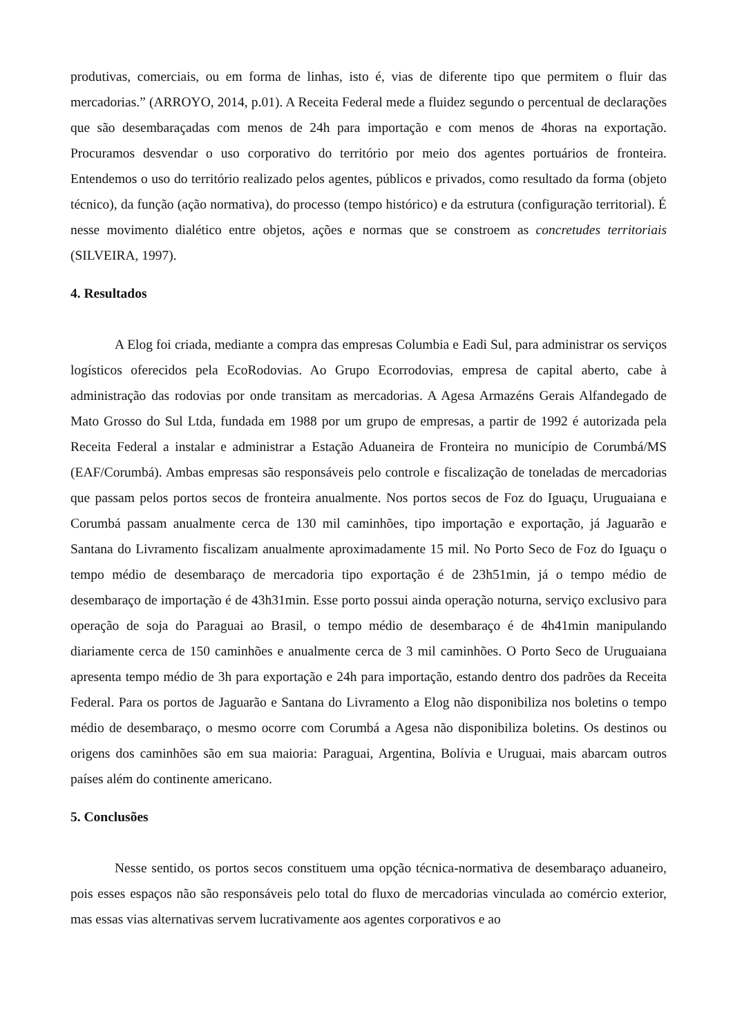produtivas, comerciais, ou em forma de linhas, isto é, vias de diferente tipo que permitem o fluir das mercadorias.” (ARROYO, 2014, p.01). A Receita Federal mede a fluidez segundo o percentual de declarações que são desembaraçadas com menos de 24h para importação e com menos de 4horas na exportação. Procuramos desvendar o uso corporativo do território por meio dos agentes portuários de fronteira. Entendemos o uso do território realizado pelos agentes, públicos e privados, como resultado da forma (objeto técnico), da função (ação normativa), do processo (tempo histórico) e da estrutura (configuração territorial). É nesse movimento dialético entre objetos, ações e normas que se constroem as concretudes territoriais (SILVEIRA, 1997).
4. Resultados
A Elog foi criada, mediante a compra das empresas Columbia e Eadi Sul, para administrar os serviços logísticos oferecidos pela EcoRodovias. Ao Grupo Ecorrodovias, empresa de capital aberto, cabe à administração das rodovias por onde transitam as mercadorias. A Agesa Armazéns Gerais Alfandegado de Mato Grosso do Sul Ltda, fundada em 1988 por um grupo de empresas, a partir de 1992 é autorizada pela Receita Federal a instalar e administrar a Estação Aduaneira de Fronteira no município de Corumbá/MS (EAF/Corumbá). Ambas empresas são responsáveis pelo controle e fiscalização de toneladas de mercadorias que passam pelos portos secos de fronteira anualmente. Nos portos secos de Foz do Iguaçu, Uruguaiana e Corumbá passam anualmente cerca de 130 mil caminhões, tipo importação e exportação, já Jaguarão e Santana do Livramento fiscalizam anualmente aproximadamente 15 mil. No Porto Seco de Foz do Iguaçu o tempo médio de desembaraço de mercadoria tipo exportação é de 23h51min, já o tempo médio de desembaraço de importação é de 43h31min. Esse porto possui ainda operação noturna, serviço exclusivo para operação de soja do Paraguai ao Brasil, o tempo médio de desembaraço é de 4h41min manipulando diariamente cerca de 150 caminhões e anualmente cerca de 3 mil caminhões. O Porto Seco de Uruguaiana apresenta tempo médio de 3h para exportação e 24h para importação, estando dentro dos padrões da Receita Federal. Para os portos de Jaguarão e Santana do Livramento a Elog não disponibiliza nos boletins o tempo médio de desembaraço, o mesmo ocorre com Corumbá a Agesa não disponibiliza boletins. Os destinos ou origens dos caminhões são em sua maioria: Paraguai, Argentina, Bolívia e Uruguai, mais abarcam outros países além do continente americano.
5. Conclusões
Nesse sentido, os portos secos constituem uma opção técnica-normativa de desembaraço aduaneiro, pois esses espaços não são responsáveis pelo total do fluxo de mercadorias vinculada ao comércio exterior, mas essas vias alternativas servem lucrativamente aos agentes corporativos e ao